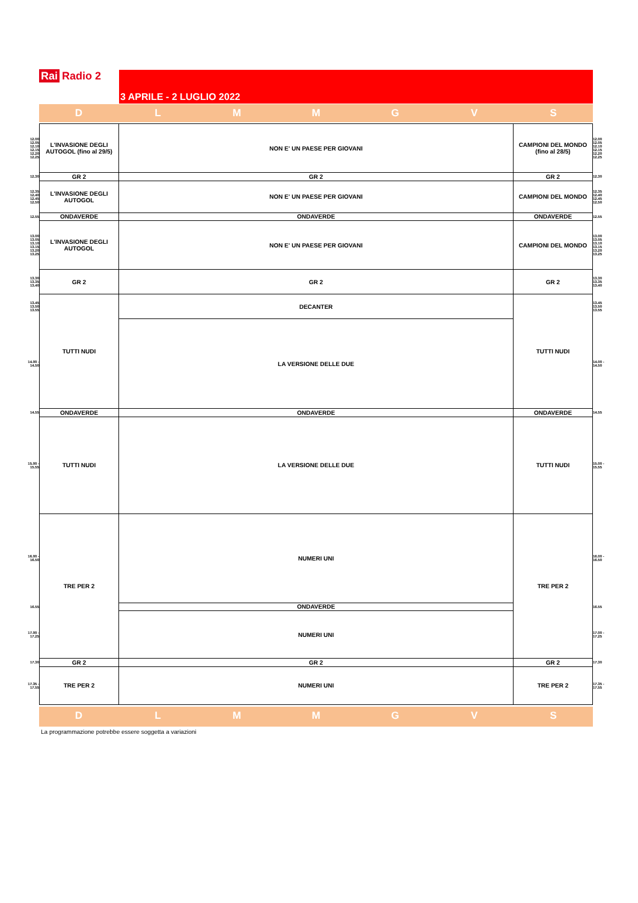Rai Radio 2
3 APRILE - 2 LUGLIO 2022
D L M M G V S
| 12.00 12.05 12.10 12.15 12.20 12.25 | L'INVASIONE DEGLI AUTOGOL (fino al 29/5) | NON E' UN PAESE PER GIOVANI | CAMPIONI DEL MONDO (fino al 28/5) | 12.00 12.05 12.10 12.15 12.20 12.25 |
| 12.30 | GR 2 | GR 2 | GR 2 | 12.30 |
| 12.35 12.40 12.45 12.50 | L'INVASIONE DEGLI AUTOGOL | NON E' UN PAESE PER GIOVANI | CAMPIONI DEL MONDO | 12.35 12.40 12.45 12.50 |
| 12.55 | ONDAVERDE | ONDAVERDE | ONDAVERDE | 12.55 |
| 13.00 13.05 13.10 13.15 13.20 13.25 | L'INVASIONE DEGLI AUTOGOL | NON E' UN PAESE PER GIOVANI | CAMPIONI DEL MONDO | 13.00 13.05 13.10 13.15 13.20 13.25 |
| 13.30 13.35 13.40 | GR 2 | GR 2 | GR 2 | 13.30 13.35 13.40 |
| 13.45 13.50 13.55 | TUTTI NUDI | DECANTER | TUTTI NUDI | 13.45 13.50 13.55 |
| 14.00 - 14.50 | | LA VERSIONE DELLE DUE | | 14.00 - 14.50 |
| 14.55 | ONDAVERDE | ONDAVERDE | ONDAVERDE | 14.55 |
| 15.00 - 15.55 | TUTTI NUDI | LA VERSIONE DELLE DUE | TUTTI NUDI | 15.00 - 15.55 |
| 16.00 - 16.50 | TRE PER 2 | NUMERI UNI | TRE PER 2 | 16.00 - 16.50 |
| 16.55 | | ONDAVERDE | | 16.55 |
| 17.00 - 17.25 | | NUMERI UNI | | 17.00 - 17.25 |
| 17.30 | GR 2 | GR 2 | GR 2 | 17.30 |
| 17.35 - 17.55 | TRE PER 2 | NUMERI UNI | TRE PER 2 | 17.35 - 17.55 |
D L M M G V S
La programmazione potrebbe essere soggetta a variazioni